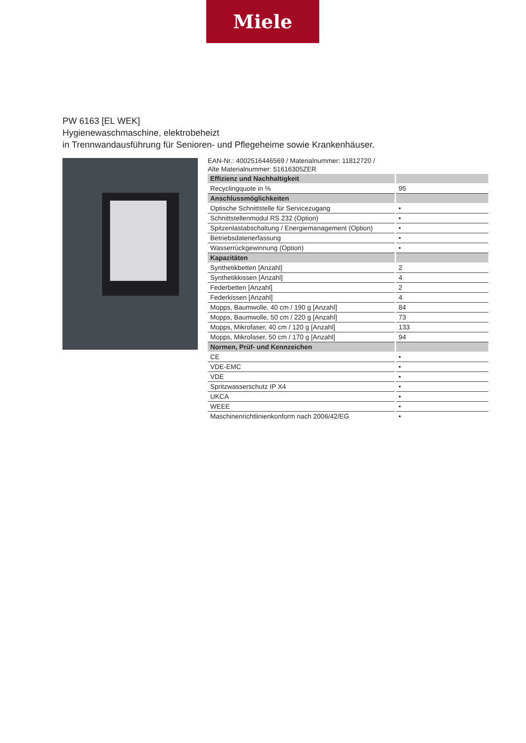Miele
PW 6163 [EL WEK]
Hygienewaschmaschine, elektrobeheizt
in Trennwandausführung für Senioren- und Pflegeheime sowie Krankenhäuser.
EAN-Nr.: 4002516446569 / Materialnummer: 11812720 /
Alte Materialnummer: 51616305ZER
| Effizienz und Nachhaltigkeit | |
| Recyclingquote in % | 95 |
| Anschlussmöglichkeiten | |
| Optische Schnittstelle für Servicezugang | • |
| Schnittstellenmodul RS 232 (Option) | • |
| Spitzenlastabschaltung / Energiemanagement (Option) | • |
| Betriebsdatenerfassung | • |
| Wasserrückgewinnung (Option) | • |
| Kapazitäten | |
| Synthetikbetten [Anzahl] | 2 |
| Synthetikkissen [Anzahl] | 4 |
| Federbetten [Anzahl] | 2 |
| Federkissen [Anzahl] | 4 |
| Mopps, Baumwolle, 40 cm / 190 g [Anzahl] | 84 |
| Mopps, Baumwolle, 50 cm / 220 g [Anzahl] | 73 |
| Mopps, Mikrofaser, 40 cm / 120 g [Anzahl] | 133 |
| Mopps, Mikrofaser, 50 cm / 170 g [Anzahl] | 94 |
| Normen, Prüf- und Kennzeichen | |
| CE | • |
| VDE-EMC | • |
| VDE | • |
| Spritzwasserschutz IP X4 | • |
| UKCA | • |
| WEEE | • |
| Maschinenrichtlinienkonform nach 2006/42/EG | • |